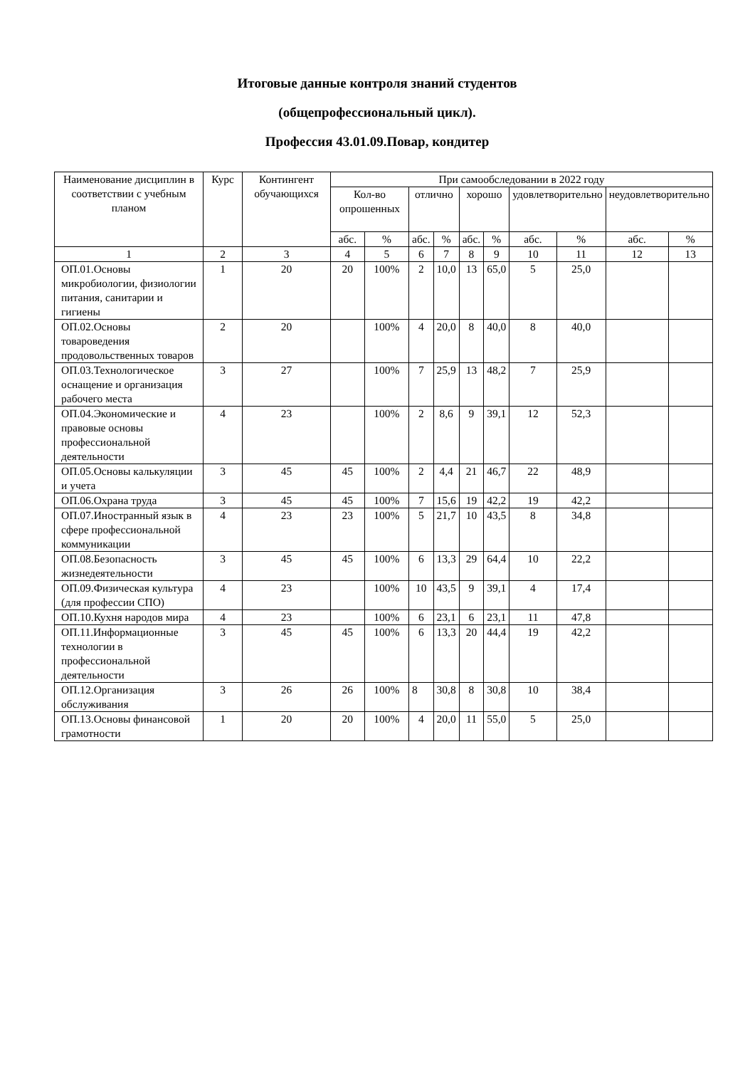Итоговые данные контроля знаний студентов
(общепрофессиональный цикл).
Профессия 43.01.09.Повар, кондитер
| Наименование дисциплин в соответствии с учебным планом | Курс | Контингент обучающихся | При самообследовании в 2022 году | | | | | | | | | |
| --- | --- | --- | --- | --- | --- | --- | --- | --- | --- | --- | --- | --- |
| | | | Кол-во опрошенных | | отлично | | хорошо | | удовлетворительно | | неудовлетворительно | |
| | | | абс. | % | абс. | % | абс. | % | абс. | % | абс. | % |
| 1 | 2 | 3 | 4 | 5 | 6 | 7 | 8 | 9 | 10 | 11 | 12 | 13 |
| ОП.01.Основы микробиологии, физиологии питания, санитарии и гигиены | 1 | 20 | 20 | 100% | 2 | 10,0 | 13 | 65,0 | 5 | 25,0 | | |
| ОП.02.Основы товароведения продовольственных товаров | 2 | 20 | | 100% | 4 | 20,0 | 8 | 40,0 | 8 | 40,0 | | |
| ОП.03.Технологическое оснащение и организация рабочего места | 3 | 27 | | 100% | 7 | 25,9 | 13 | 48,2 | 7 | 25,9 | | |
| ОП.04.Экономические и правовые основы профессиональной деятельности | 4 | 23 | | 100% | 2 | 8,6 | 9 | 39,1 | 12 | 52,3 | | |
| ОП.05.Основы калькуляции и учета | 3 | 45 | 45 | 100% | 2 | 4,4 | 21 | 46,7 | 22 | 48,9 | | |
| ОП.06.Охрана труда | 3 | 45 | 45 | 100% | 7 | 15,6 | 19 | 42,2 | 19 | 42,2 | | |
| ОП.07.Иностранный язык в сфере профессиональной коммуникации | 4 | 23 | 23 | 100% | 5 | 21,7 | 10 | 43,5 | 8 | 34,8 | | |
| ОП.08.Безопасность жизнедеятельности | 3 | 45 | 45 | 100% | 6 | 13,3 | 29 | 64,4 | 10 | 22,2 | | |
| ОП.09.Физическая культура (для профессии СПО) | 4 | 23 | | 100% | 10 | 43,5 | 9 | 39,1 | 4 | 17,4 | | |
| ОП.10.Кухня народов мира | 4 | 23 | | 100% | 6 | 23,1 | 6 | 23,1 | 11 | 47,8 | | |
| ОП.11.Информационные технологии в профессиональной деятельности | 3 | 45 | 45 | 100% | 6 | 13,3 | 20 | 44,4 | 19 | 42,2 | | |
| ОП.12.Организация обслуживания | 3 | 26 | 26 | 100% | 8 | 30,8 | 8 | 30,8 | 10 | 38,4 | | |
| ОП.13.Основы финансовой грамотности | 1 | 20 | 20 | 100% | 4 | 20,0 | 11 | 55,0 | 5 | 25,0 | | |